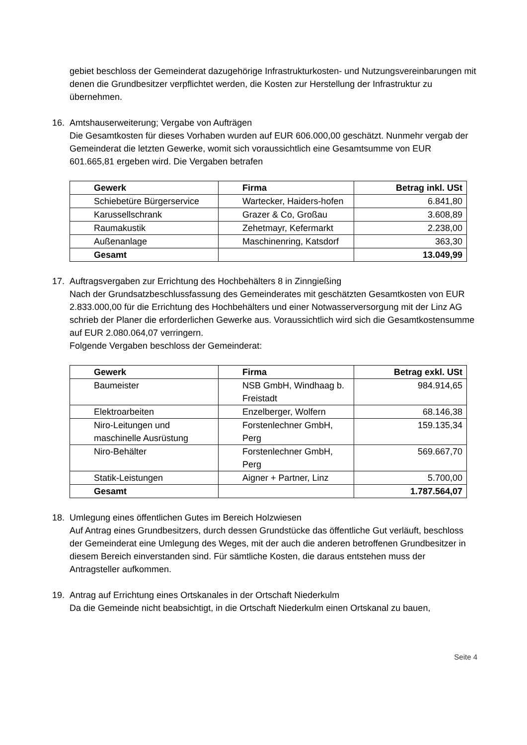gebiet beschloss der Gemeinderat dazugehörige Infrastrukturkosten- und Nutzungsvereinbarungen mit denen die Grundbesitzer verpflichtet werden, die Kosten zur Herstellung der Infrastruktur zu übernehmen.
16. Amtshauserweiterung; Vergabe von Aufträgen
Die Gesamtkosten für dieses Vorhaben wurden auf EUR 606.000,00 geschätzt. Nunmehr vergab der Gemeinderat die letzten Gewerke, womit sich voraussichtlich eine Gesamtsumme von EUR 601.665,81 ergeben wird. Die Vergaben betrafen
| Gewerk | Firma | Betrag inkl. USt |
| --- | --- | --- |
| Schiebetüre Bürgerservice | Wartecker, Haiders-hofen | 6.841,80 |
| Karussellschrank | Grazer & Co, Großau | 3.608,89 |
| Raumakustik | Zehetmayr, Kefermarkt | 2.238,00 |
| Außenanlage | Maschinenring, Katsdorf | 363,30 |
| Gesamt | | 13.049,99 |
17. Auftragsvergaben zur Errichtung des Hochbehälters 8 in Zinngießing
Nach der Grundsatzbeschlussfassung des Gemeinderates mit geschätzten Gesamtkosten von EUR 2.833.000,00 für die Errichtung des Hochbehälters und einer Notwasserversorgung mit der Linz AG schrieb der Planer die erforderlichen Gewerke aus. Voraussichtlich wird sich die Gesamtkostensumme auf EUR 2.080.064,07 verringern.
Folgende Vergaben beschloss der Gemeinderat:
| Gewerk | Firma | Betrag exkl. USt |
| --- | --- | --- |
| Baumeister | NSB GmbH, Windhaag b. Freistadt | 984.914,65 |
| Elektroarbeiten | Enzelberger, Wolfern | 68.146,38 |
| Niro-Leitungen und maschinelle Ausrüstung | Forstenlechner GmbH, Perg | 159.135,34 |
| Niro-Behälter | Forstenlechner GmbH, Perg | 569.667,70 |
| Statik-Leistungen | Aigner + Partner, Linz | 5.700,00 |
| Gesamt | | 1.787.564,07 |
18. Umlegung eines öffentlichen Gutes im Bereich Holzwiesen
Auf Antrag eines Grundbesitzers, durch dessen Grundstücke das öffentliche Gut verläuft, beschloss der Gemeinderat eine Umlegung des Weges, mit der auch die anderen betroffenen Grundbesitzer in diesem Bereich einverstanden sind. Für sämtliche Kosten, die daraus entstehen muss der Antragsteller aufkommen.
19. Antrag auf Errichtung eines Ortskanales in der Ortschaft Niederkulm
Da die Gemeinde nicht beabsichtigt, in die Ortschaft Niederkulm einen Ortskanal zu bauen,
Seite 4